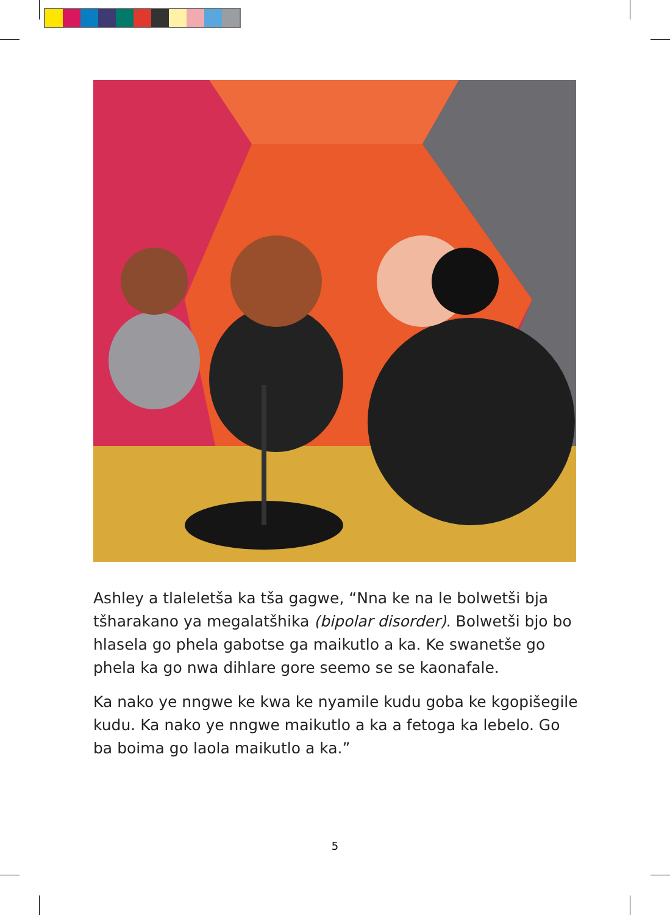Ashley a tlaleletša ka tša gagwe, “Nna ke na le bolwetši bja tšharakano ya megalatšhika (bipolar disorder). Bolwetši bjo bo hlasela go phela gabotse ga maikutlo a ka. Ke swanetše go phela ka go nwa dihlare gore seemo se se kaonafale.
Ka nako ye nngwe ke kwa ke nyamile kudu goba ke kgopišegile kudu. Ka nako ye nngwe maikutlo a ka a fetoga ka lebelo. Go ba boima go laola maikutlo a ka.”
5